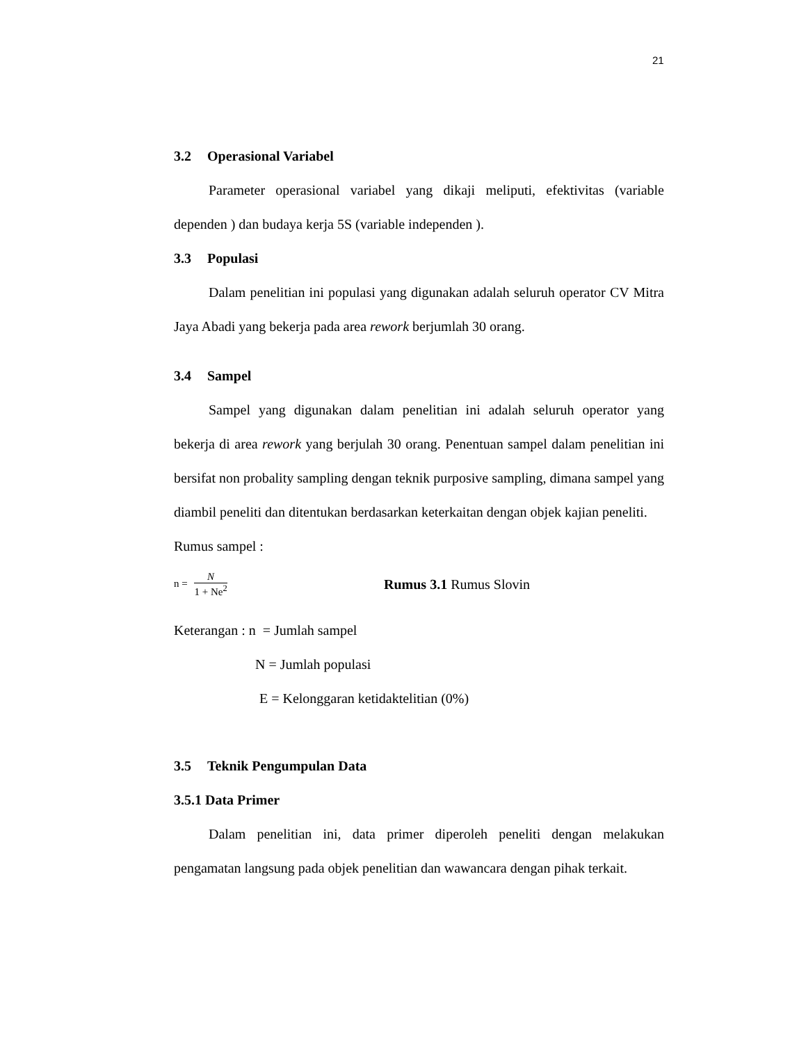21
3.2 Operasional Variabel
Parameter operasional variabel yang dikaji meliputi, efektivitas (variable dependen ) dan budaya kerja 5S (variable independen ).
3.3 Populasi
Dalam penelitian ini populasi yang digunakan adalah seluruh operator CV Mitra Jaya Abadi yang bekerja pada area rework berjumlah 30 orang.
3.4 Sampel
Sampel yang digunakan dalam penelitian ini adalah seluruh operator yang bekerja di area rework yang berjulah 30 orang. Penentuan sampel dalam penelitian ini bersifat non probality sampling dengan teknik purposive sampling, dimana sampel yang diambil peneliti dan ditentukan berdasarkan keterkaitan dengan objek kajian peneliti.
Rumus sampel :
n =
N
1 + Ne<sup>2</sup>
Rumus 3.1 Rumus Slovin
Keterangan : n = Jumlah sampel
N = Jumlah populasi
E = Kelonggaran ketidaktelitian (0%)
3.5 Teknik Pengumpulan Data
3.5.1 Data Primer
Dalam penelitian ini, data primer diperoleh peneliti dengan melakukan pengamatan langsung pada objek penelitian dan wawancara dengan pihak terkait.